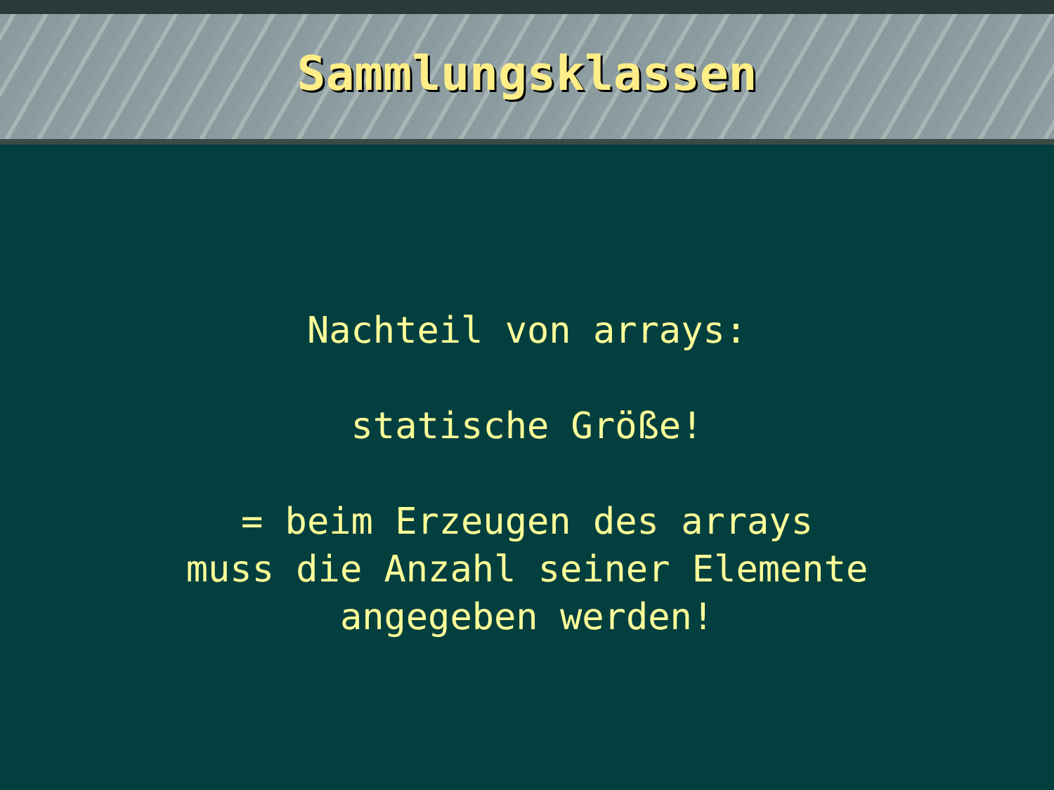Sammlungsklassen
Nachteil von arrays:
statische Größe!
= beim Erzeugen des arrays
muss die Anzahl seiner Elemente
angegeben werden!